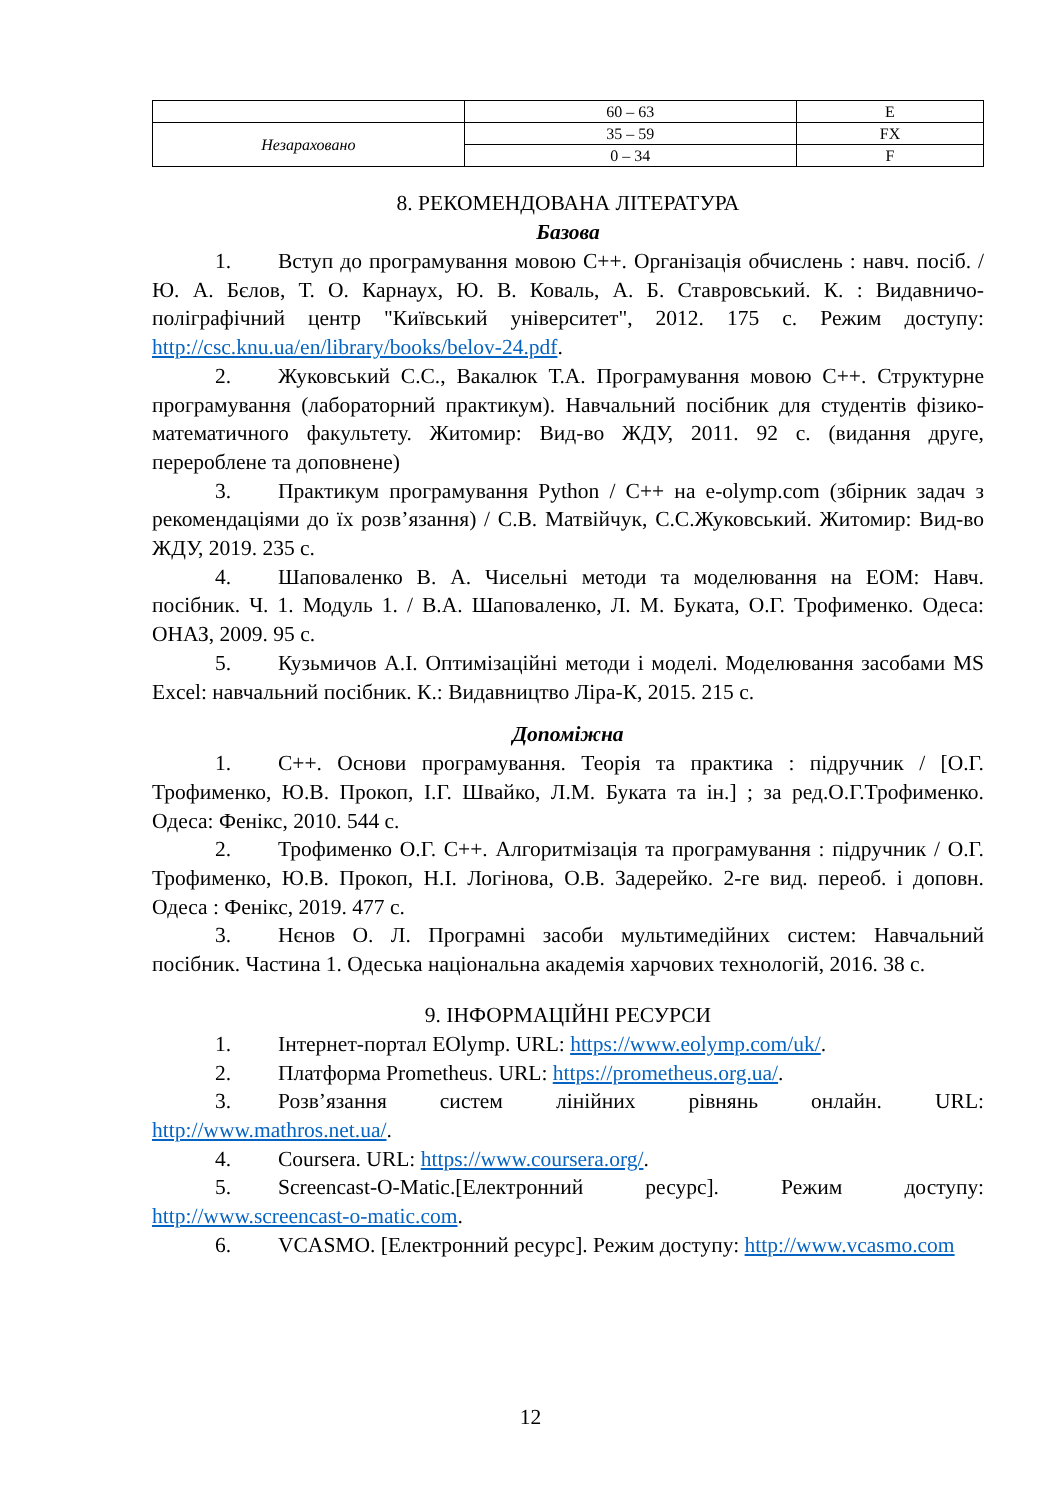| | 60 – 63 | E |
| Незараховано | 35 – 59 | FX |
| | 0 – 34 | F |
8. РЕКОМЕНДОВАНА ЛІТЕРАТУРА
Базова
1. Вступ до програмування мовою С++. Організація обчислень : навч. посіб. / Ю. А. Бєлов, Т. О. Карнаух, Ю. В. Коваль, А. Б. Ставровський. К. : Видавничо-поліграфічний центр "Київський університет", 2012. 175 с. Режим доступу: http://csc.knu.ua/en/library/books/belov-24.pdf.
2. Жуковський С.С., Вакалюк Т.А. Програмування мовою С++. Структурне програмування (лабораторний практикум). Навчальний посібник для студентів фізико-математичного факультету. Житомир: Вид-во ЖДУ, 2011. 92 с. (видання друге, перероблене та доповнене)
3. Практикум програмування Python / C++ на e-olymp.com (збірник задач з рекомендаціями до їх розв’язання) / С.В. Матвійчук, С.С.Жуковський. Житомир: Вид-во ЖДУ, 2019. 235 с.
4. Шаповаленко В. А. Чисельні методи та моделювання на ЕОМ: Навч. посібник. Ч. 1. Модуль 1. / В.А. Шаповаленко, Л. М. Буката, О.Г. Трофименко. Одеса: ОНАЗ, 2009. 95 с.
5. Кузьмичов А.І. Оптимізаційні методи і моделі. Моделювання засобами MS Excel: навчальний посібник. К.: Видавництво Ліра-К, 2015. 215 с.
Допоміжна
1. С++. Основи програмування. Теорія та практика : підручник / [О.Г. Трофименко, Ю.В. Прокоп, І.Г. Швайко, Л.М. Буката та ін.] ; за ред.О.Г.Трофименко. Одеса: Фенікс, 2010. 544 с.
2. Трофименко О.Г. С++. Алгоритмізація та програмування : підручник / О.Г. Трофименко, Ю.В. Прокоп, Н.І. Логінова, О.В. Задерейко. 2-ге вид. переоб. і доповн. Одеса : Фенікс, 2019. 477 с.
3. Нєнов О. Л. Програмні засоби мультимедійних систем: Навчальний посібник. Частина 1. Одеська національна академія харчових технологій, 2016. 38 с.
9. ІНФОРМАЦІЙНІ РЕСУРСИ
1. Інтернет-портал EOlymp. URL: https://www.eolymp.com/uk/.
2. Платформа Prometheus. URL: https://prometheus.org.ua/.
3. Розв’язання систем лінійних рівнянь онлайн. URL: http://www.mathros.net.ua/.
4. Coursera. URL: https://www.coursera.org/.
5. Screencast-O-Matic.[Електронний ресурс]. Режим доступу: http://www.screencast-o-matic.com.
6. VCASMO. [Електронний ресурс]. Режим доступу: http://www.vcasmo.com
12